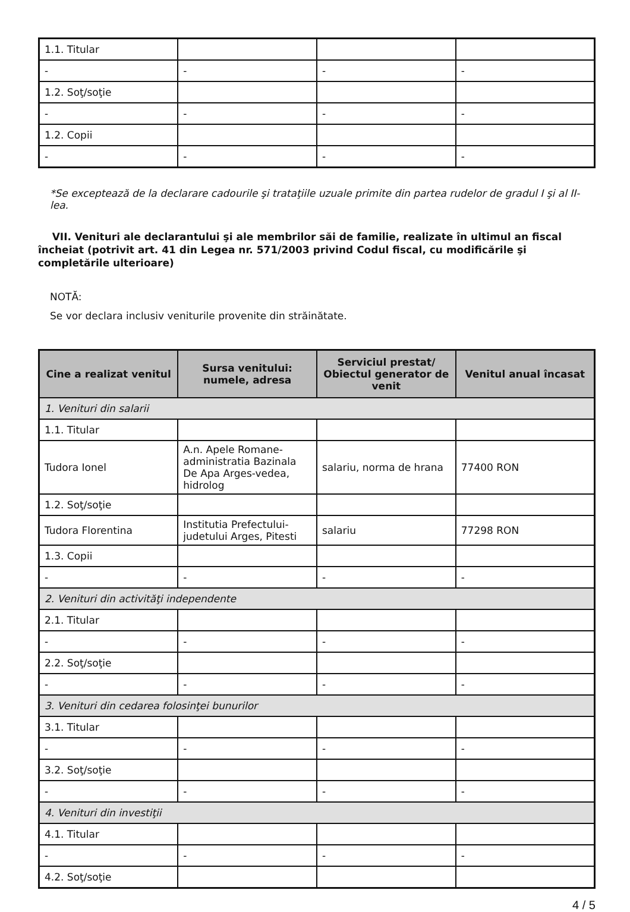| 1.1. Titular | | | |
| - | - | - | - |
| 1.2. Soţ/soţie | | | |
| - | - | - | - |
| 1.2. Copii | | | |
| - | - | - | - |
*Se exceptează de la declarare cadourile şi trataţiile uzuale primite din partea rudelor de gradul I şi al II-lea.
VII. Venituri ale declarantului şi ale membrilor săi de familie, realizate în ultimul an fiscal încheiat (potrivit art. 41 din Legea nr. 571/2003 privind Codul fiscal, cu modificările şi completările ulterioare)
NOTĂ:
Se vor declara inclusiv veniturile provenite din străinătate.
| Cine a realizat venitul | Sursa venitului: numele, adresa | Serviciul prestat/ Obiectul generator de venit | Venitul anual încasat |
| --- | --- | --- | --- |
| 1. Venituri din salarii | | | |
| 1.1. Titular | | | |
| Tudora Ionel | A.n. Apele Romane-administratia Bazinala De Apa Arges-vedea, hidrolog | salariu, norma de hrana | 77400 RON |
| 1.2. Soţ/soţie | | | |
| Tudora Florentina | Institutia Prefectului-judetului Arges, Pitesti | salariu | 77298 RON |
| 1.3. Copii | | | |
| - | - | - | - |
| 2. Venituri din activităţi independente | | | |
| 2.1. Titular | | | |
| - | - | - | - |
| 2.2. Soţ/soţie | | | |
| - | - | - | - |
| 3. Venituri din cedarea folosinţei bunurilor | | | |
| 3.1. Titular | | | |
| - | - | - | - |
| 3.2. Soţ/soţie | | | |
| - | - | - | - |
| 4. Venituri din investiţii | | | |
| 4.1. Titular | | | |
| - | - | - | - |
| 4.2. Soţ/soţie | | | |
4 / 5